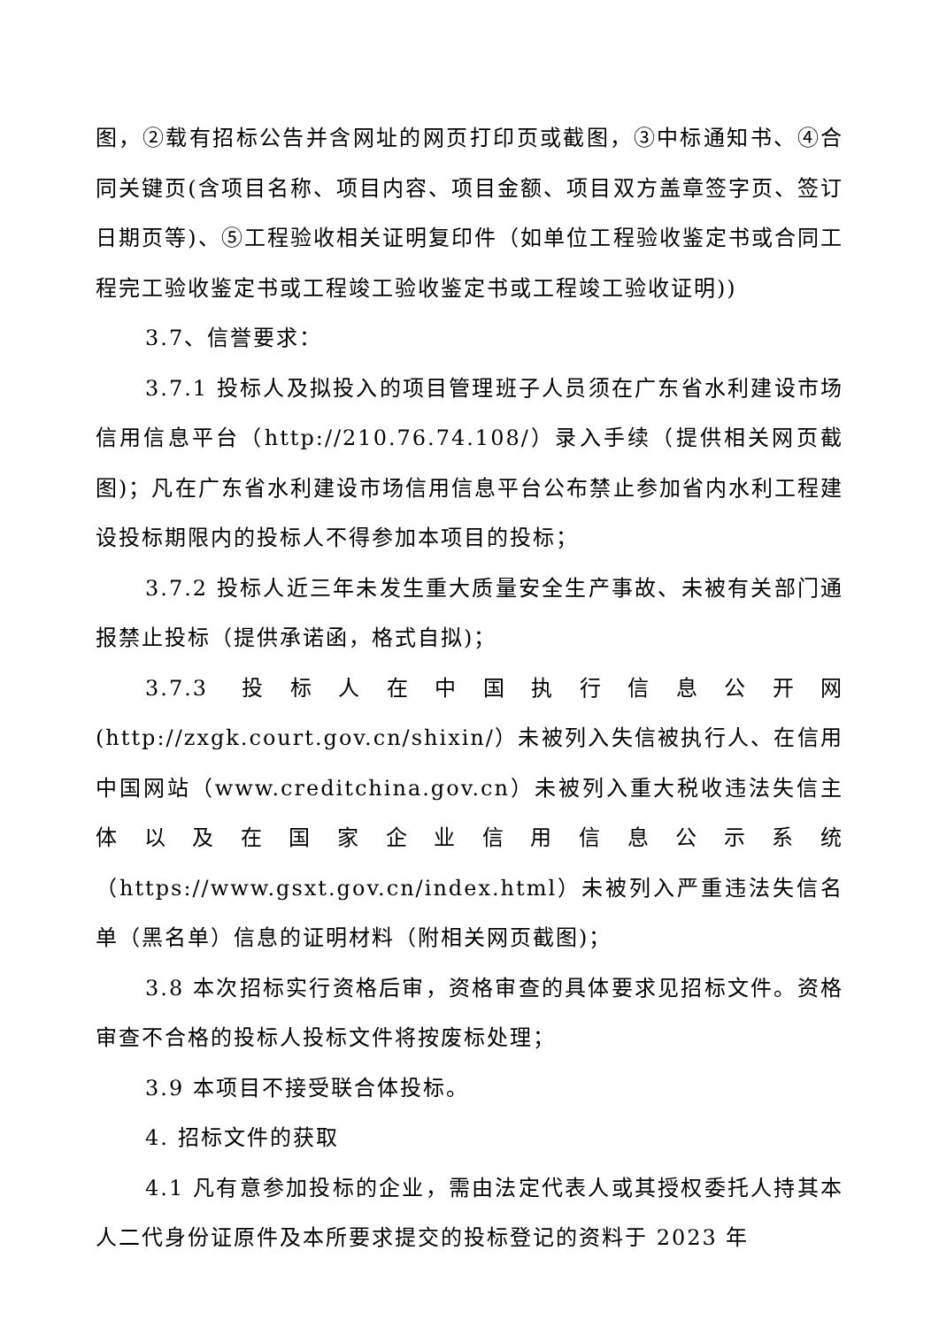图，②载有招标公告并含网址的网页打印页或截图，③中标通知书、④合同关键页(含项目名称、项目内容、项目金额、项目双方盖章签字页、签订日期页等)、⑤工程验收相关证明复印件（如单位工程验收鉴定书或合同工程完工验收鉴定书或工程竣工验收鉴定书或工程竣工验收证明))
3.7、信誉要求：
3.7.1 投标人及拟投入的项目管理班子人员须在广东省水利建设市场信用信息平台（http://210.76.74.108/）录入手续（提供相关网页截图)；凡在广东省水利建设市场信用信息平台公布禁止参加省内水利工程建设投标期限内的投标人不得参加本项目的投标；
3.7.2 投标人近三年未发生重大质量安全生产事故、未被有关部门通报禁止投标（提供承诺函，格式自拟)；
3.7.3 投标人在中国执行信息公开网(http://zxgk.court.gov.cn/shixin/）未被列入失信被执行人、在信用中国网站（www.creditchina.gov.cn）未被列入重大税收违法失信主体以及在国家企业信用信息公示系统（https://www.gsxt.gov.cn/index.html）未被列入严重违法失信名单（黑名单）信息的证明材料（附相关网页截图)；
3.8 本次招标实行资格后审，资格审查的具体要求见招标文件。资格审查不合格的投标人投标文件将按废标处理；
3.9 本项目不接受联合体投标。
4. 招标文件的获取
4.1 凡有意参加投标的企业，需由法定代表人或其授权委托人持其本人二代身份证原件及本所要求提交的投标登记的资料于 2023 年